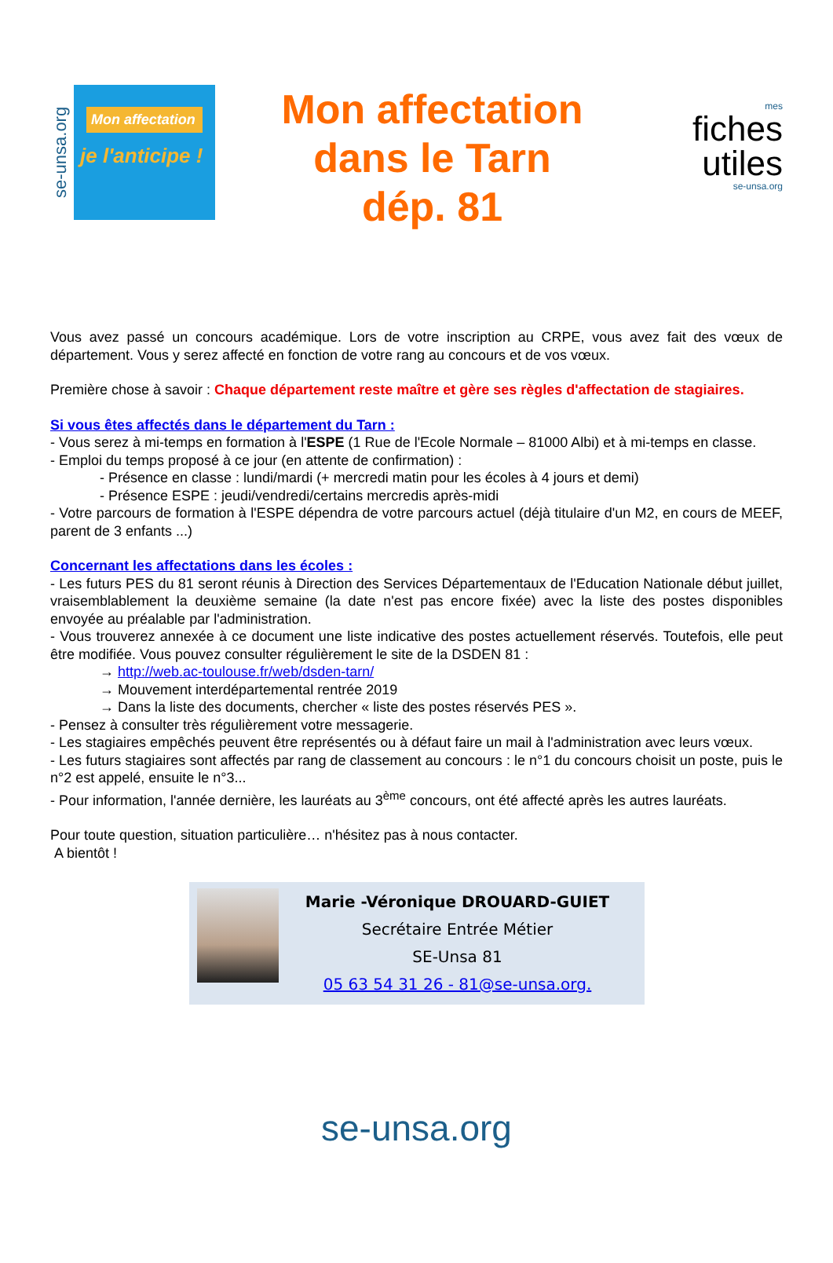se-unsa.org
Mon affectation
je l'anticipe !
Mon affectation
dans le Tarn
dép. 81
mes
fiches
utiles
se-unsa.org
Vous avez passé un concours académique. Lors de votre inscription au CRPE, vous avez fait des vœux de département. Vous y serez affecté en fonction de votre rang au concours et de vos vœux.
Première chose à savoir : Chaque département reste maître et gère ses règles d'affectation de stagiaires.
Si vous êtes affectés dans le département du Tarn :
- Vous serez à mi-temps en formation à l'ESPE (1 Rue de l'Ecole Normale – 81000 Albi) et à mi-temps en classe.
- Emploi du temps proposé à ce jour (en attente de confirmation) :
- Présence en classe : lundi/mardi (+ mercredi matin pour les écoles à 4 jours et demi)
- Présence ESPE : jeudi/vendredi/certains mercredis après-midi
- Votre parcours de formation à l'ESPE dépendra de votre parcours actuel (déjà titulaire d'un M2, en cours de MEEF, parent de 3 enfants ...)
Concernant les affectations dans les écoles :
- Les futurs PES du 81 seront réunis à Direction des Services Départementaux de l'Education Nationale début juillet, vraisemblablement la deuxième semaine (la date n'est pas encore fixée) avec la liste des postes disponibles envoyée au préalable par l'administration.
- Vous trouverez annexée à ce document une liste indicative des postes actuellement réservés. Toutefois, elle peut être modifiée. Vous pouvez consulter régulièrement le site de la DSDEN 81 :
→ http://web.ac-toulouse.fr/web/dsden-tarn/
→ Mouvement interdépartemental rentrée 2019
→ Dans la liste des documents, chercher « liste des postes réservés PES ».
- Pensez à consulter très régulièrement votre messagerie.
- Les stagiaires empêchés peuvent être représentés ou à défaut faire un mail à l'administration avec leurs vœux.
- Les futurs stagiaires sont affectés par rang de classement au concours : le n°1 du concours choisit un poste, puis le n°2 est appelé, ensuite le n°3...
- Pour information, l'année dernière, les lauréats au 3<sup>ème</sup> concours, ont été affecté après les autres lauréats.
Pour toute question, situation particulière… n'hésitez pas à nous contacter.
A bientôt !
Marie -Véronique DROUARD-GUIET
Secrétaire Entrée Métier
SE-Unsa 81
05 63 54 31 26 - 81@se-unsa.org.
se-unsa.org